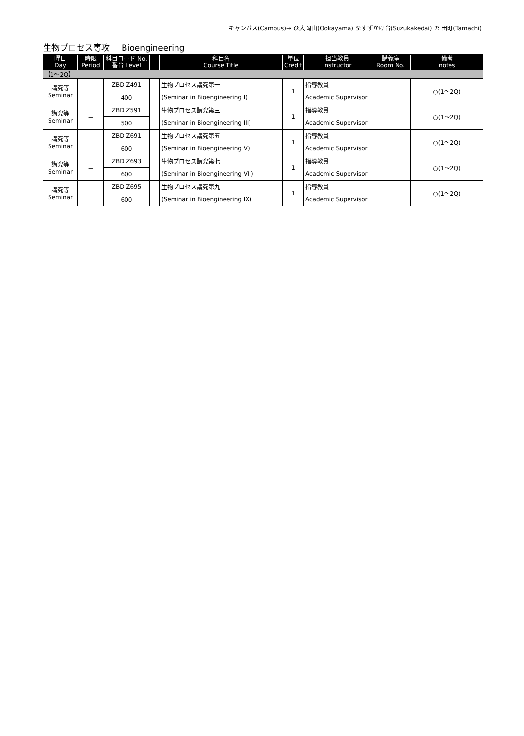キャンパス(Campus)→ O:大岡山(Ookayama) S:すずかけ台(Suzukakedai) T: 田町(Tamachi)
生物プロセス専攻 Bioengineering
| 曜日 Day | 時限 Period | 科目コード No. 番台 Level | | 科目名 Course Title | 単位 Credit | 担当教員 Instructor | 講義室 Room No. | 備考 notes |
| --- | --- | --- | --- | --- | --- | --- | --- | --- |
| 【1～2Q】 | | | | | | | | |
| 講究等 Seminar | － | ZBD.Z491 | | 生物プロセス講究第一 | 1 | 指導教員 | | ○(1～2Q) |
| | | 400 | | (Seminar in Bioengineering I) | | Academic Supervisor | | |
| 講究等 Seminar | － | ZBD.Z591 | | 生物プロセス講究第三 | 1 | 指導教員 | | ○(1～2Q) |
| | | 500 | | (Seminar in Bioengineering III) | | Academic Supervisor | | |
| 講究等 Seminar | － | ZBD.Z691 | | 生物プロセス講究第五 | 1 | 指導教員 | | ○(1～2Q) |
| | | 600 | | (Seminar in Bioengineering V) | | Academic Supervisor | | |
| 講究等 Seminar | － | ZBD.Z693 | | 生物プロセス講究第七 | 1 | 指導教員 | | ○(1～2Q) |
| | | 600 | | (Seminar in Bioengineering VII) | | Academic Supervisor | | |
| 講究等 Seminar | － | ZBD.Z695 | | 生物プロセス講究第九 | 1 | 指導教員 | | ○(1～2Q) |
| | | 600 | | (Seminar in Bioengineering IX) | | Academic Supervisor | | |